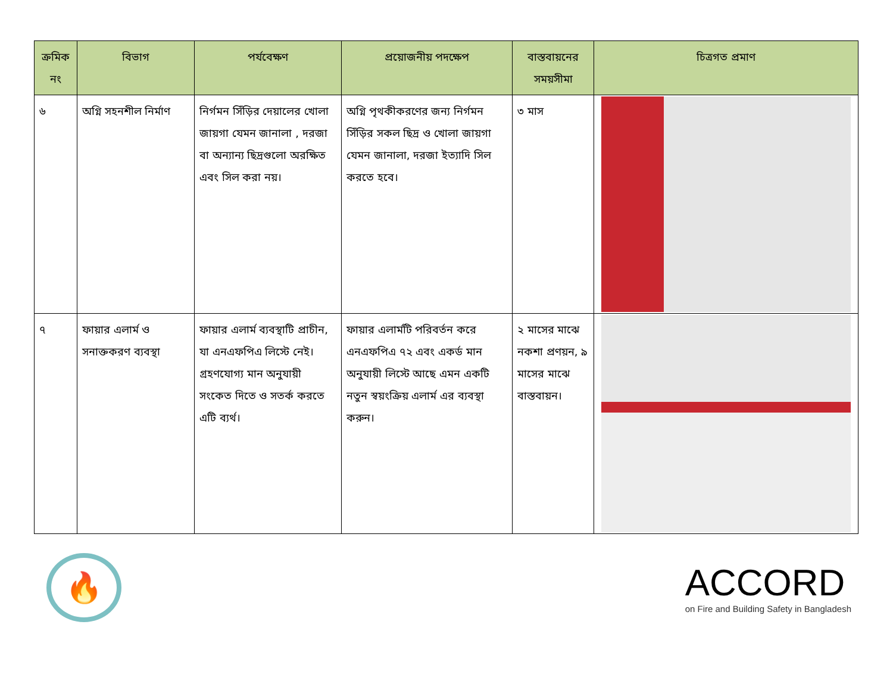| ক্রমিক নং | বিভাগ | পর্যবেক্ষণ | প্রয়োজনীয় পদক্ষেপ | বাস্তবায়নের সময়সীমা | চিত্রগত প্রমাণ |
| --- | --- | --- | --- | --- | --- |
| ৬ | অগ্নি সহনশীল নির্মাণ | নির্গমন সিঁড়ির দেয়ালের খোলা জায়গা যেমন জানালা , দরজা বা অন্যান্য ছিদ্রগুলো অরক্ষিত এবং সিল করা নয়। | অগ্নি পৃথকীকরণের জন্য নির্গমন সিঁড়ির সকল ছিদ্র ও খোলা জায়গা যেমন জানালা, দরজা ইত্যাদি সিল করতে হবে। | ৩ মাস | |
| ৭ | ফায়ার এলার্ম ও সনাক্তকরণ ব্যবস্থা | ফায়ার এলার্ম ব্যবস্থাটি প্রাচীন, যা এনএফপিএ লিস্টে নেই। গ্রহণযোগ্য মান অনুযায়ী সংকেত দিতে ও সতর্ক করতে এটি ব্যর্থ। | ফায়ার এলার্মটি পরিবর্তন করে এনএফপিএ ৭২ এবং একর্ড মান অনুযায়ী লিস্টে আছে এমন একটি নতুন স্বয়ংক্রিয় এলার্ম এর ব্যবস্থা করুন। | ২ মাসের মাঝে নকশা প্রণয়ন, ৯ মাসের মাঝে বাস্তবায়ন। | |
🔥
ACCORD
on Fire and Building Safety in Bangladesh